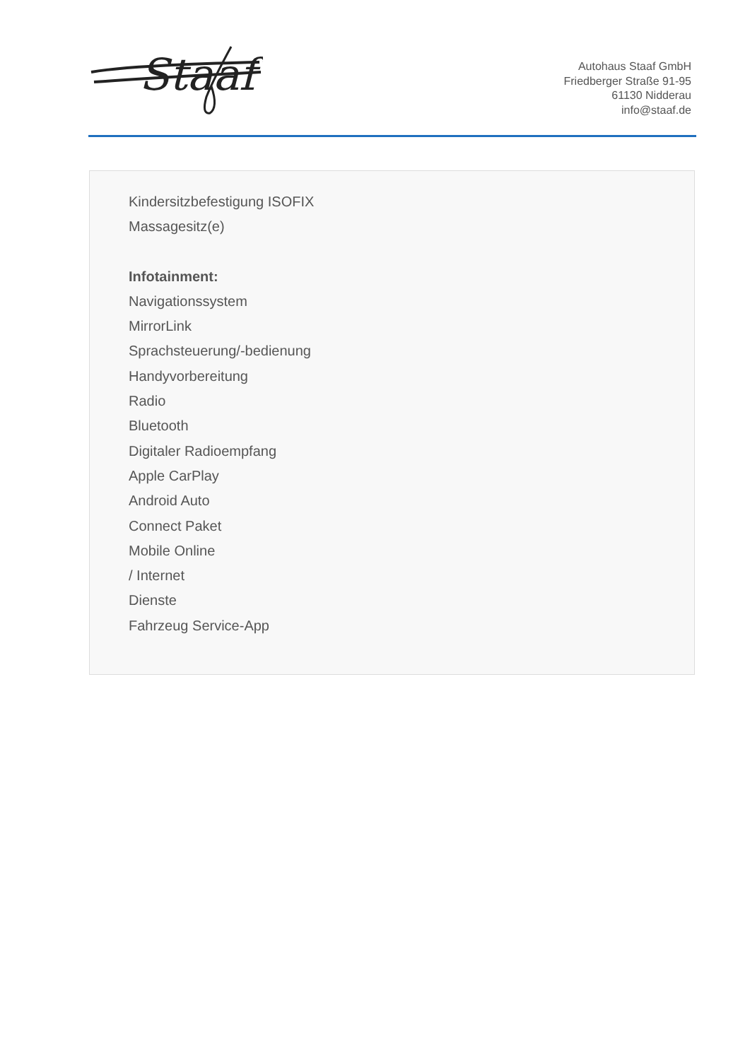Staaf
Autohaus Staaf GmbH
Friedberger Straße 91-95
61130 Nidderau
info@staaf.de
Kindersitzbefestigung ISOFIX
Massagesitz(e)
Infotainment:
Navigationssystem
MirrorLink
Sprachsteuerung/-bedienung
Handyvorbereitung
Radio
Bluetooth
Digitaler Radioempfang
Apple CarPlay
Android Auto
Connect Paket
Mobile Online
/ Internet
Dienste
Fahrzeug Service-App